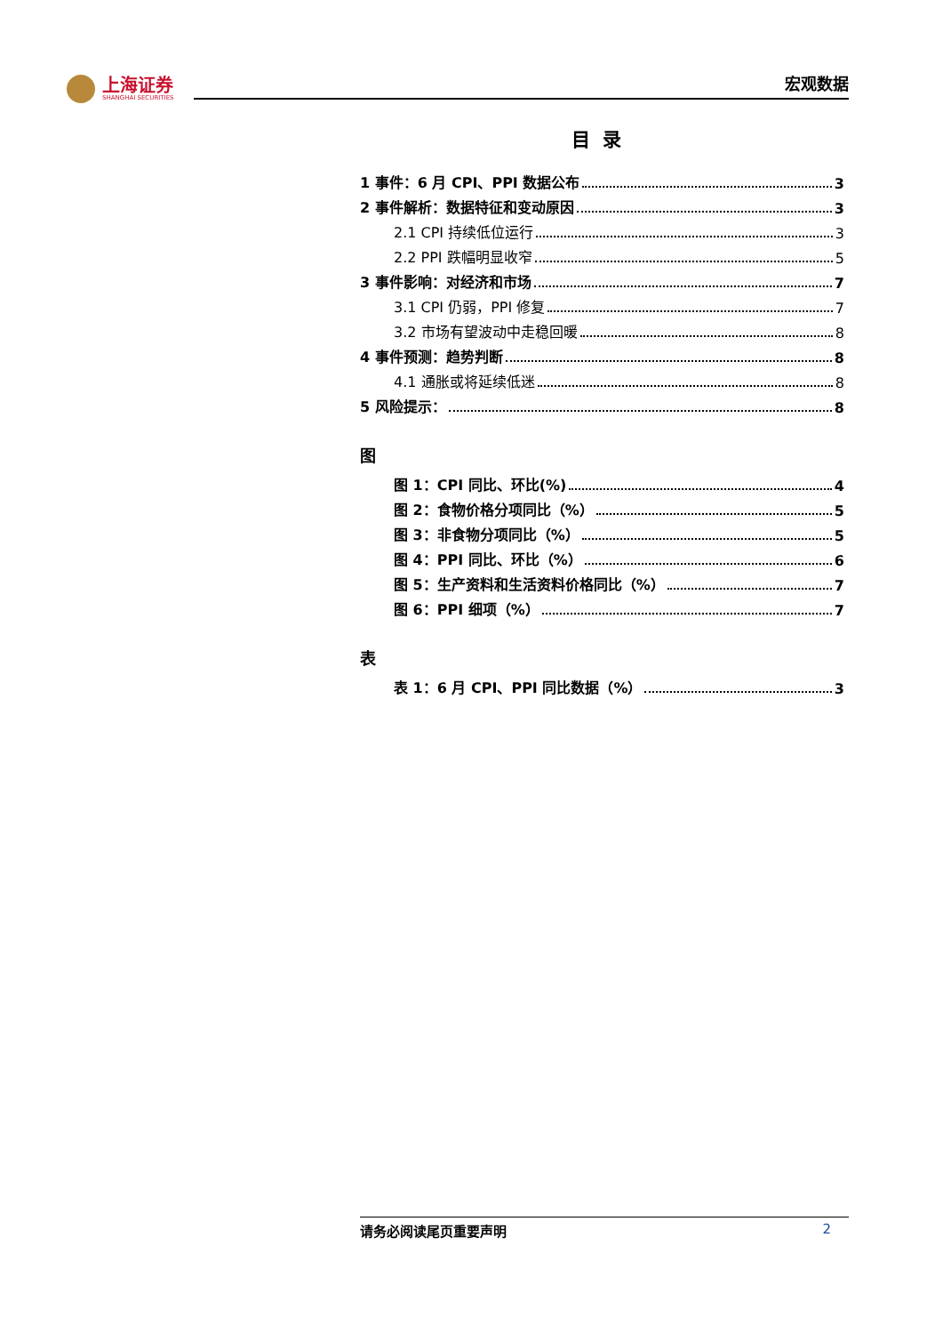上海证券
SHANGHAI SECURITIES
宏观数据
目录
1 事件：6 月 CPI、PPI 数据公布 3
2 事件解析：数据特征和变动原因 3
2.1 CPI 持续低位运行 3
2.2 PPI 跌幅明显收窄 5
3 事件影响：对经济和市场 7
3.1 CPI 仍弱，PPI 修复 7
3.2 市场有望波动中走稳回暖 8
4 事件预测：趋势判断 8
4.1 通胀或将延续低迷 8
5 风险提示： 8
图
图 1：CPI 同比、环比(%) 4
图 2：食物价格分项同比（%） 5
图 3：非食物分项同比（%） 5
图 4：PPI 同比、环比（%） 6
图 5：生产资料和生活资料价格同比（%） 7
图 6：PPI 细项（%） 7
表
表 1：6 月 CPI、PPI 同比数据（%） 3
请务必阅读尾页重要声明 2